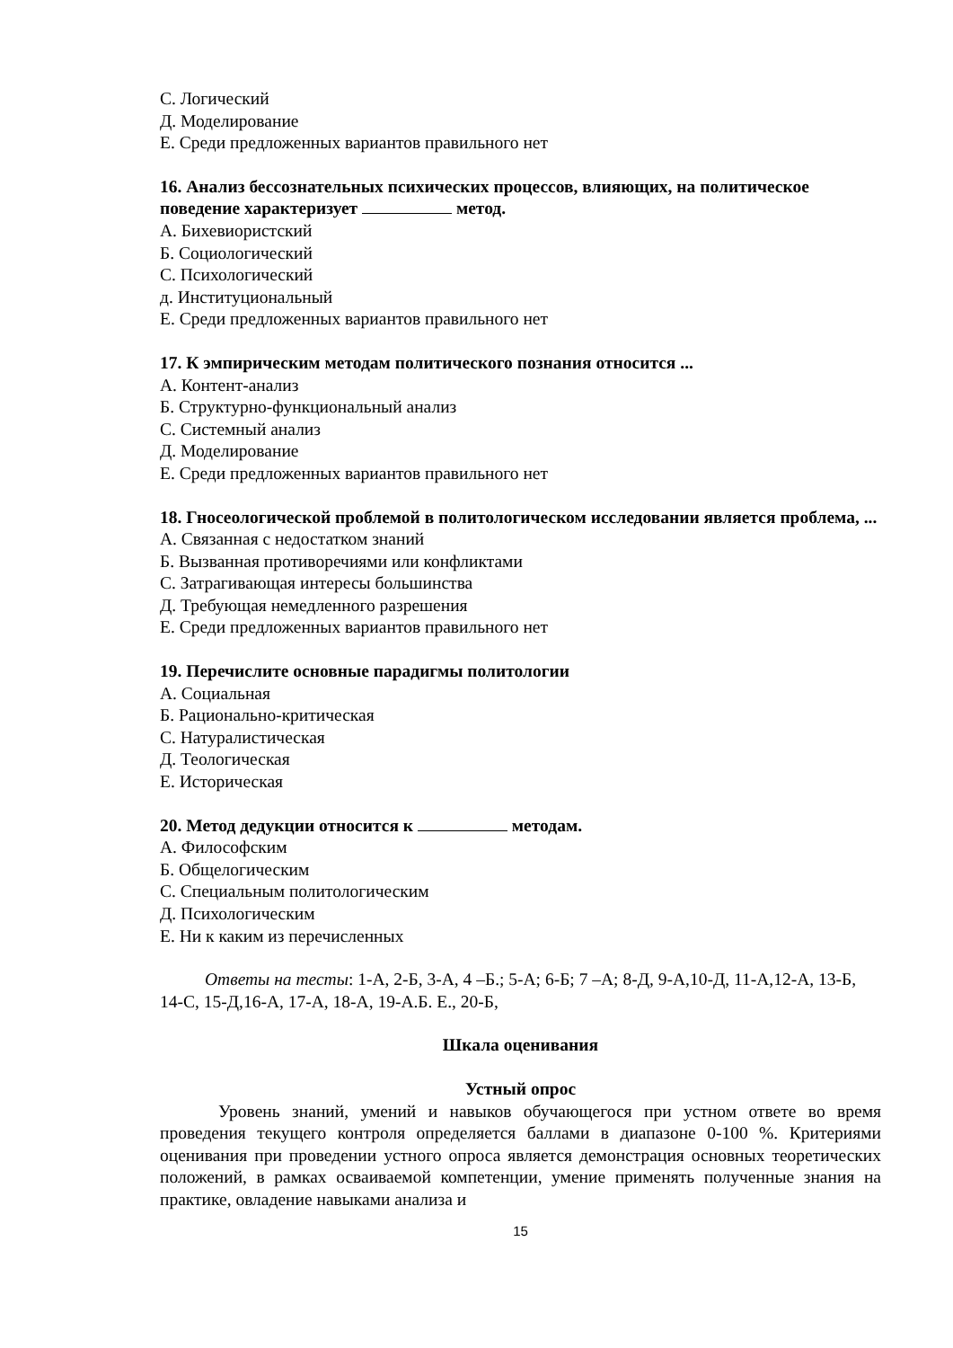С. Логический
Д. Моделирование
Е. Среди предложенных вариантов правильного нет
16. Анализ бессознательных психических процессов, влияющих, на политическое поведение характеризует метод.
А. Бихевиористский
Б. Социологический
С. Психологический
д. Институциональный
Е. Среди предложенных вариантов правильного нет
17. К эмпирическим методам политического познания относится ...
А. Контент-анализ
Б. Структурно-функциональный анализ
С. Системный анализ
Д. Моделирование
Е. Среди предложенных вариантов правильного нет
18. Гносеологической проблемой в политологическом исследовании является проблема, ...
А. Связанная с недостатком знаний
Б. Вызванная противоречиями или конфликтами
С. Затрагивающая интересы большинства
Д. Требующая немедленного разрешения
Е. Среди предложенных вариантов правильного нет
19. Перечислите основные парадигмы политологии
А. Социальная
Б. Рационально-критическая
С. Натуралистическая
Д. Теологическая
Е. Историческая
20. Метод дедукции относится к методам.
А. Философским
Б. Общелогическим
С. Специальным политологическим
Д. Психологическим
Е. Ни к каким из перечисленных
Ответы на тесты: 1-А, 2-Б, 3-А, 4 –Б.; 5-А; 6-Б; 7 –А; 8-Д, 9-А,10-Д, 11-А,12-А, 13-Б, 14-С, 15-Д,16-А, 17-А, 18-А, 19-А.Б. Е., 20-Б,
Шкала оценивания
Устный опрос
Уровень знаний, умений и навыков обучающегося при устном ответе во время проведения текущего контроля определяется баллами в диапазоне 0-100 %. Критериями оценивания при проведении устного опроса является демонстрация основных теоретических положений, в рамках осваиваемой компетенции, умение применять полученные знания на практике, овладение навыками анализа и
15